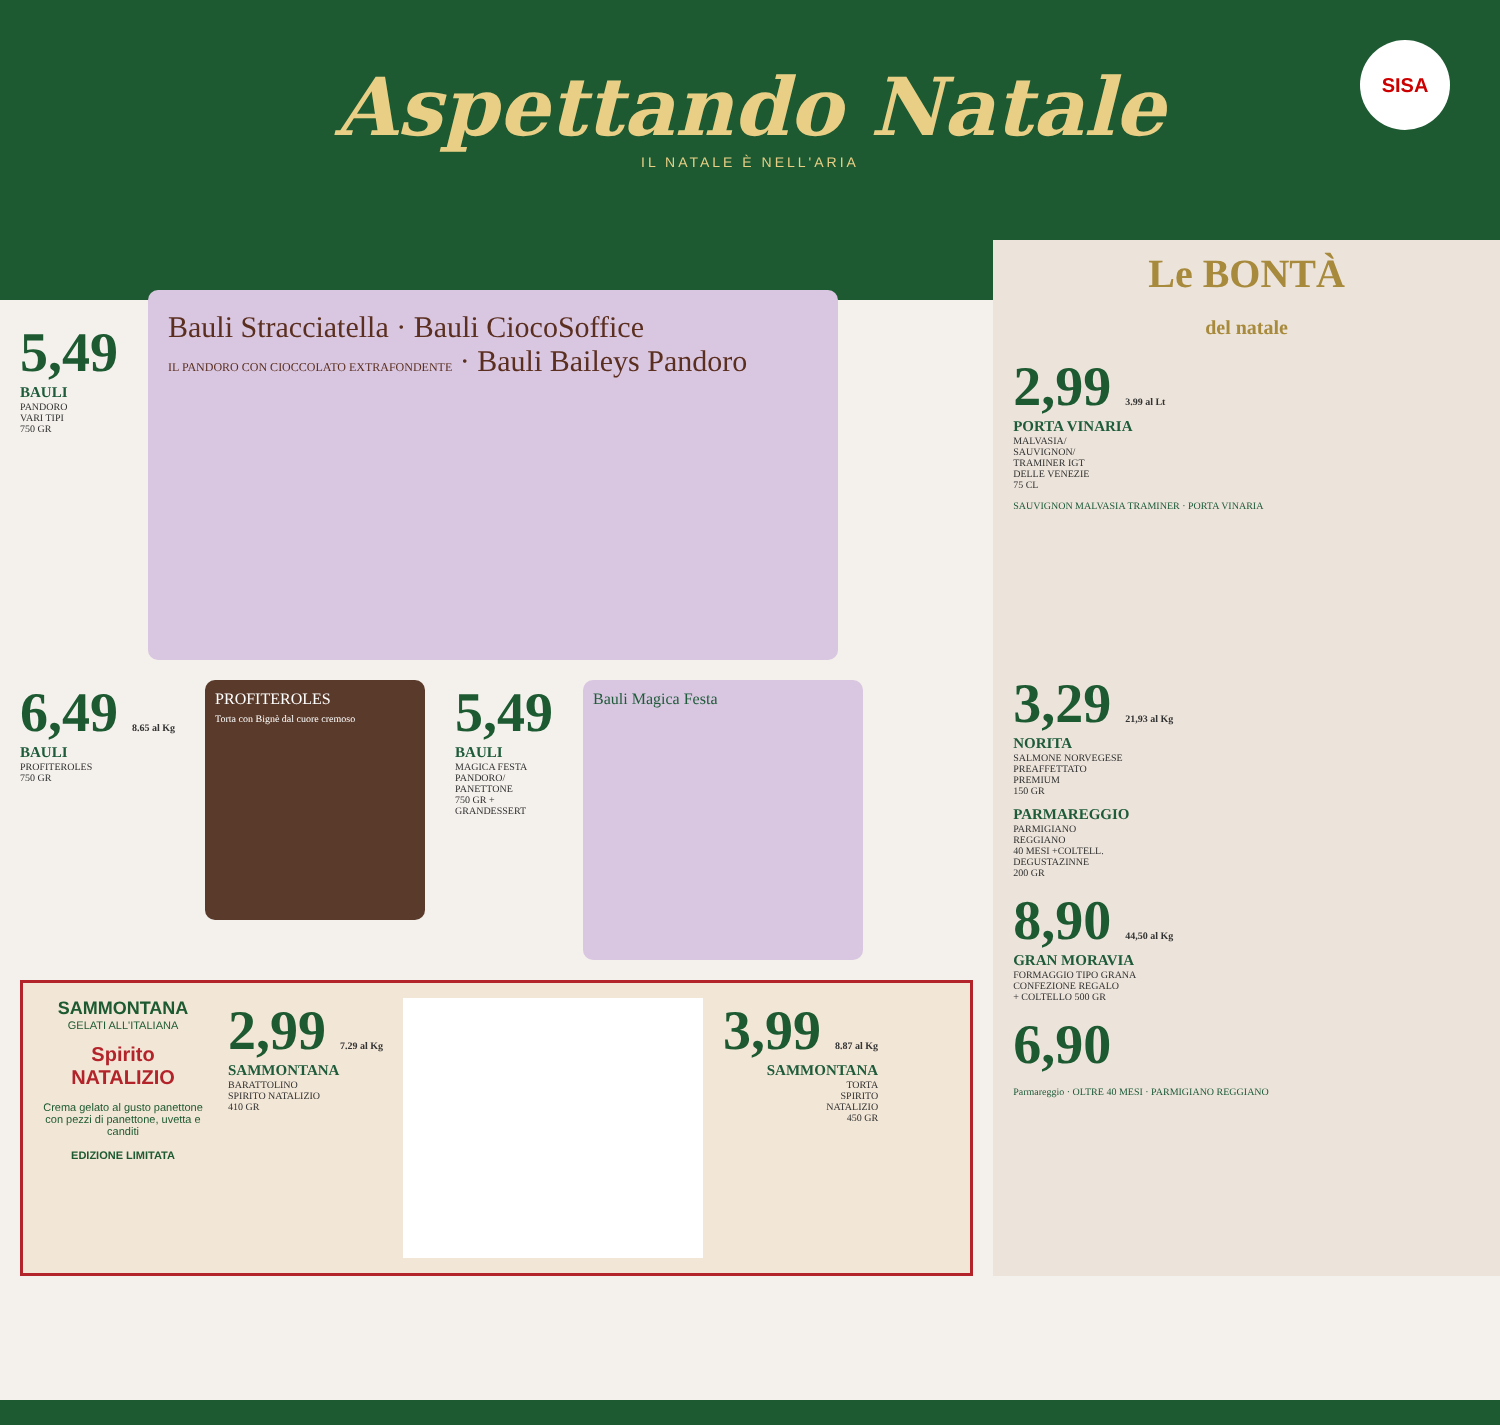Aspettando Natale
IL NATALE È NELL'ARIA
SISA
5,49
BAULI
PANDORO
VARI TIPI
750 GR
Bauli Stracciatella · Bauli CiocoSoffice
IL PANDORO CON CIOCCOLATO EXTRAFONDENTE · Bauli Baileys Pandoro
6,49 8.65 al Kg
BAULI
PROFITEROLES
750 GR
PROFITEROLES
Torta con Bignè dal cuore cremoso
5,49
BAULI
MAGICA FESTA
PANDORO/
PANETTONE
750 GR +
GRANDESSERT
Bauli Magica Festa
SAMMONTANA
GELATI ALL'ITALIANA
Spirito NATALIZIO
Crema gelato al gusto panettone con pezzi di panettone, uvetta e canditi
EDIZIONE LIMITATA
2,99 7.29 al Kg
SAMMONTANA
BARATTOLINO
SPIRITO NATALIZIO
410 GR
3,99 8.87 al Kg
SAMMONTANA
TORTA
SPIRITO
NATALIZIO
450 GR
Le BONTÀ
del natale
2,99 3.99 al Lt
PORTA VINARIA
MALVASIA/
SAUVIGNON/
TRAMINER IGT
DELLE VENEZIE
75 CL
SAUVIGNON MALVASIA TRAMINER · PORTA VINARIA
3,29 21,93 al Kg
NORITA
SALMONE NORVEGESE
PREAFFETTATO
PREMIUM
150 GR
PARMAREGGIO
PARMIGIANO
REGGIANO
40 MESI +COLTELL.
DEGUSTAZINNE
200 GR
8,90 44,50 al Kg
GRAN MORAVIA
FORMAGGIO TIPO GRANA
CONFEZIONE REGALO
+ COLTELLO 500 GR
6,90
Parmareggio · OLTRE 40 MESI · PARMIGIANO REGGIANO